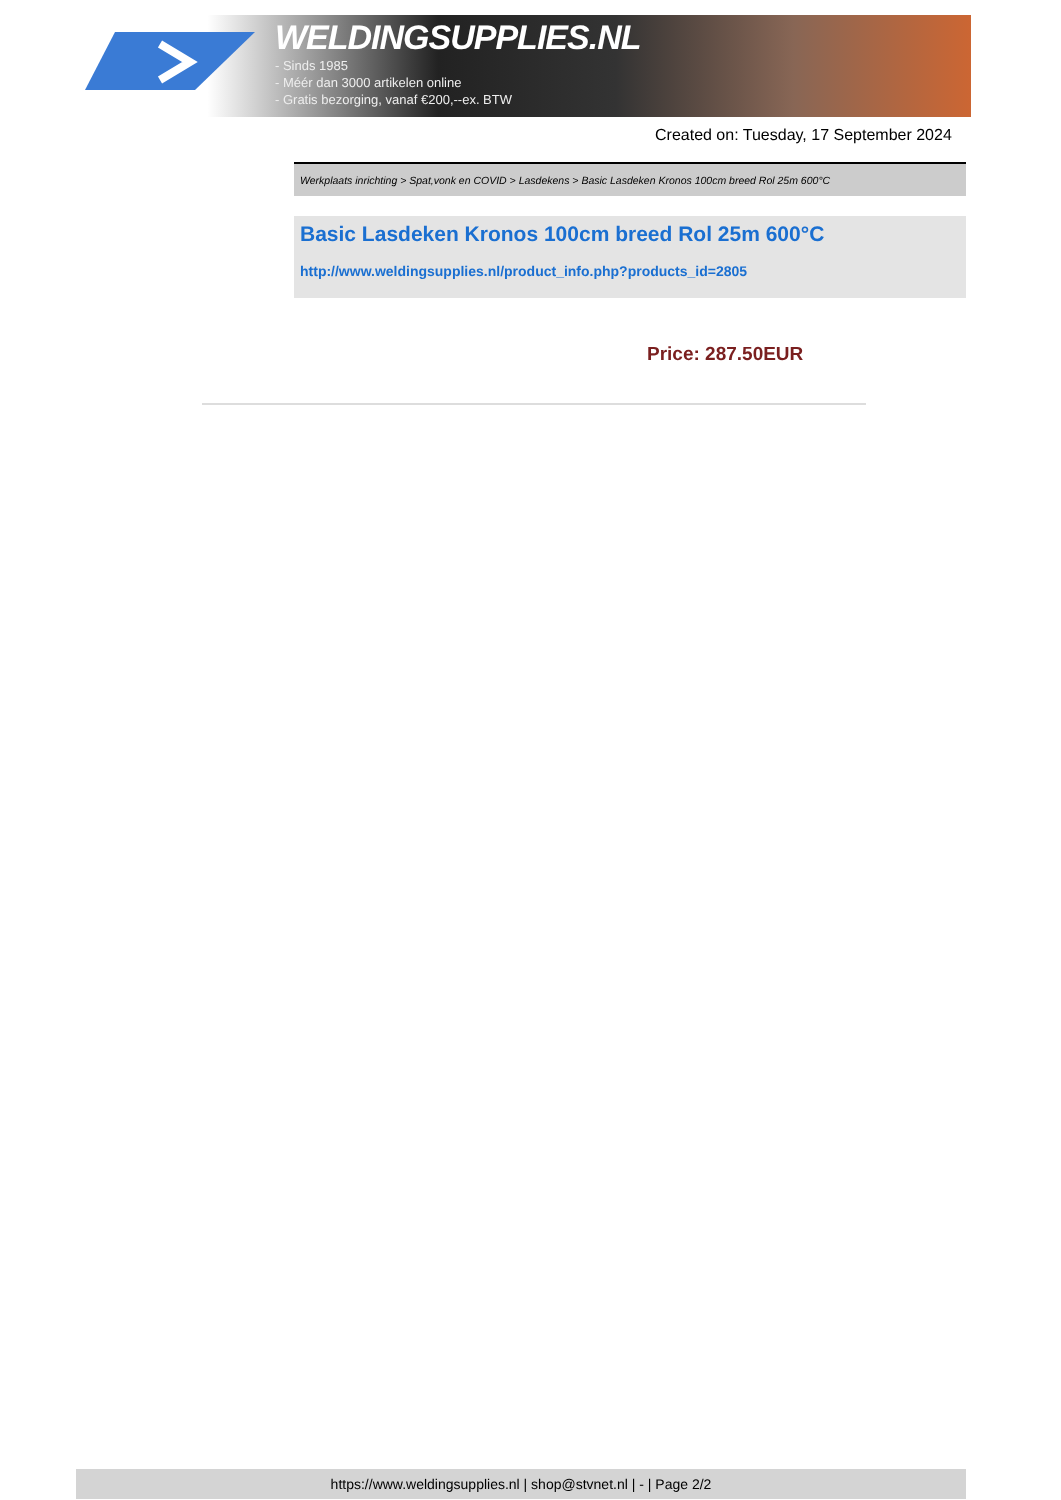WELDINGSUPPLIES.NL
- Sinds 1985
- Méér dan 3000 artikelen online
- Gratis bezorging, vanaf €200,--ex. BTW
Created on: Tuesday, 17 September 2024
Werkplaats inrichting > Spat,vonk en COVID > Lasdekens > Basic Lasdeken Kronos 100cm breed Rol 25m 600°C
Basic Lasdeken Kronos 100cm breed Rol 25m 600°C
http://www.weldingsupplies.nl/product_info.php?products_id=2805
Price: 287.50EUR
https://www.weldingsupplies.nl | shop@stvnet.nl | - | Page 2/2